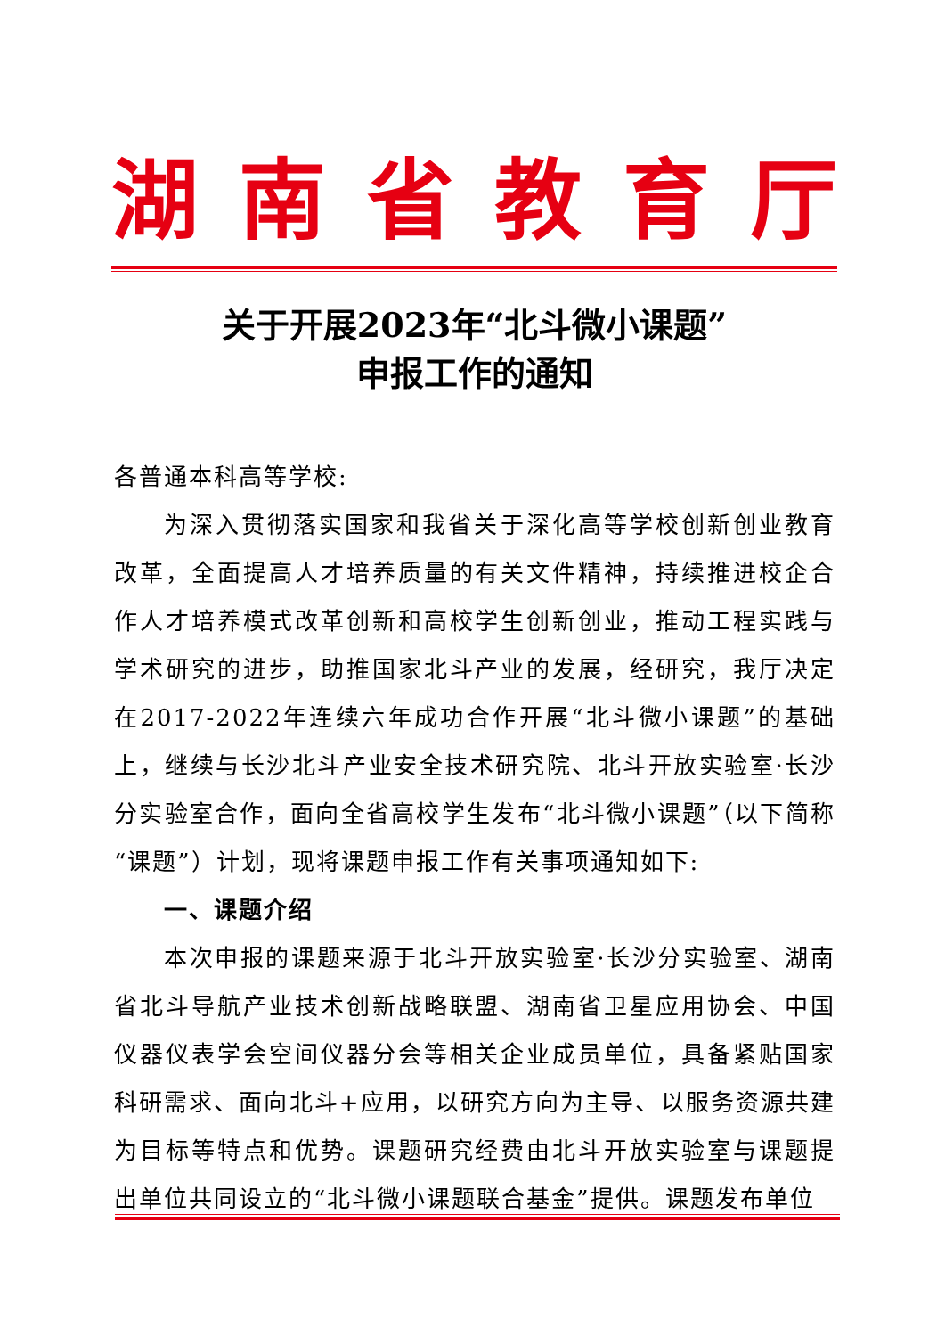湖 南 省 教 育 厅
关于开展2023年“北斗微小课题”
申报工作的通知
各普通本科高等学校:
为深入贯彻落实国家和我省关于深化高等学校创新创业教育改革，全面提高人才培养质量的有关文件精神，持续推进校企合作人才培养模式改革创新和高校学生创新创业，推动工程实践与学术研究的进步，助推国家北斗产业的发展，经研究，我厅决定在2017-2022年连续六年成功合作开展“北斗微小课题”的基础上，继续与长沙北斗产业安全技术研究院、北斗开放实验室·长沙分实验室合作，面向全省高校学生发布“北斗微小课题”（以下简称“课题”）计划，现将课题申报工作有关事项通知如下:
一、课题介绍
本次申报的课题来源于北斗开放实验室·长沙分实验室、湖南省北斗导航产业技术创新战略联盟、湖南省卫星应用协会、中国仪器仪表学会空间仪器分会等相关企业成员单位，具备紧贴国家科研需求、面向北斗+应用，以研究方向为主导、以服务资源共建为目标等特点和优势。课题研究经费由北斗开放实验室与课题提出单位共同设立的“北斗微小课题联合基金”提供。课题发布单位